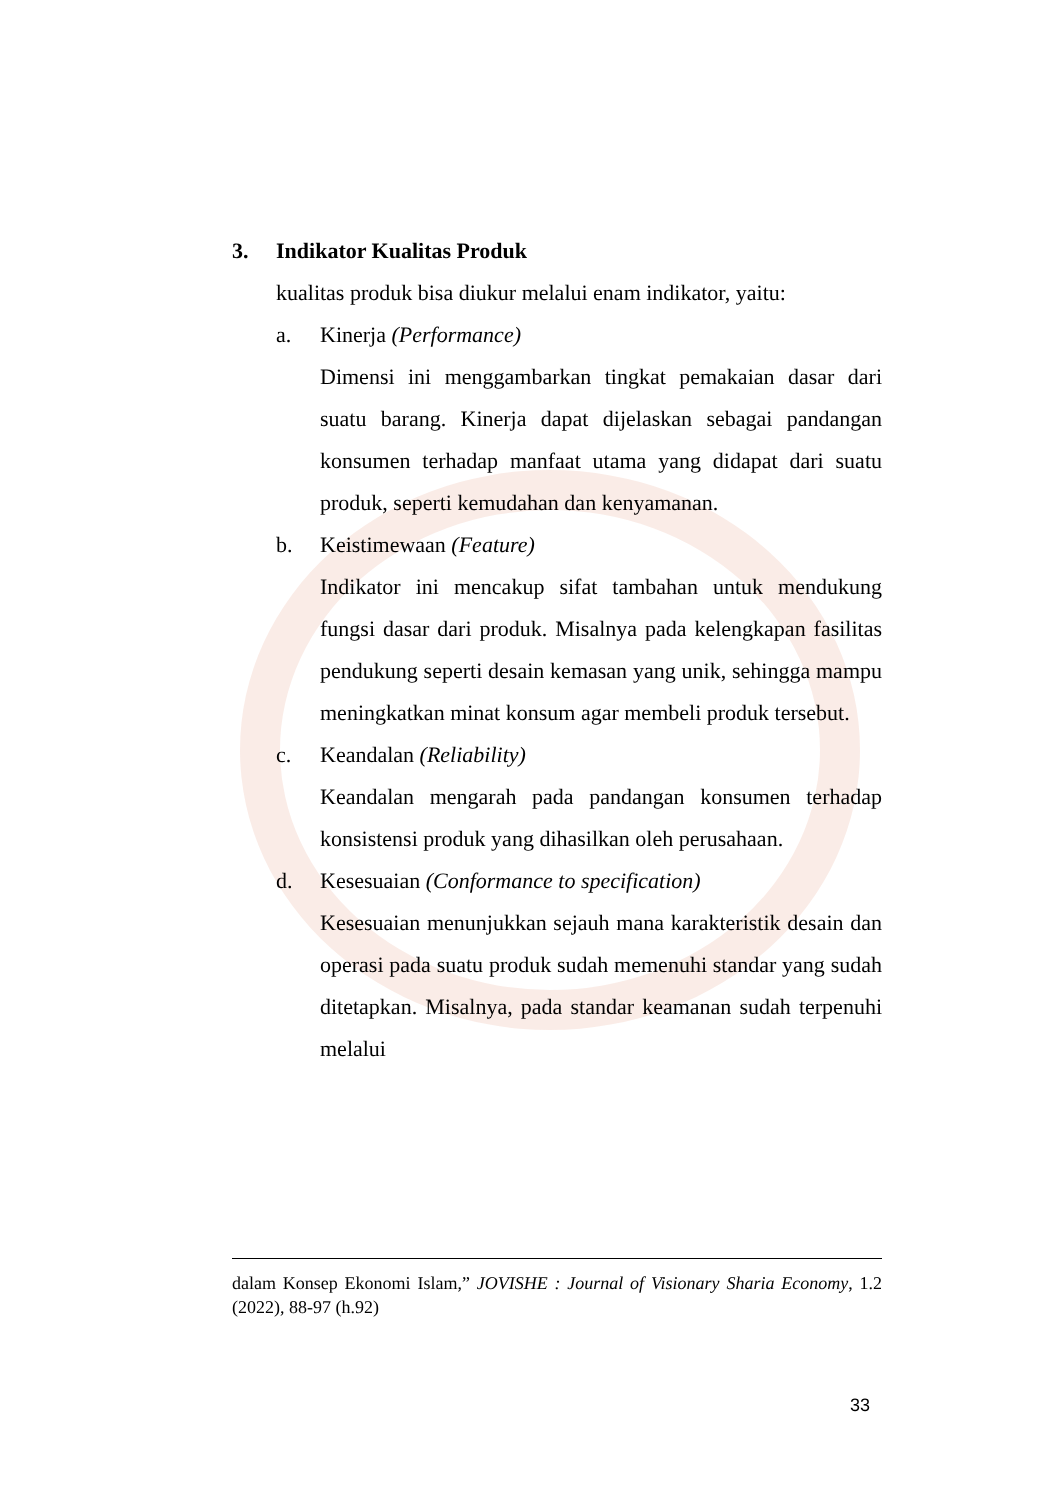3. Indikator Kualitas Produk
kualitas produk bisa diukur melalui enam indikator, yaitu:
a. Kinerja (Performance)
Dimensi ini menggambarkan tingkat pemakaian dasar dari suatu barang. Kinerja dapat dijelaskan sebagai pandangan konsumen terhadap manfaat utama yang didapat dari suatu produk, seperti kemudahan dan kenyamanan.
b. Keistimewaan (Feature)
Indikator ini mencakup sifat tambahan untuk mendukung fungsi dasar dari produk. Misalnya pada kelengkapan fasilitas pendukung seperti desain kemasan yang unik, sehingga mampu meningkatkan minat konsum agar membeli produk tersebut.
c. Keandalan (Reliability)
Keandalan mengarah pada pandangan konsumen terhadap konsistensi produk yang dihasilkan oleh perusahaan.
d. Kesesuaian (Conformance to specification)
Kesesuaian menunjukkan sejauh mana karakteristik desain dan operasi pada suatu produk sudah memenuhi standar yang sudah ditetapkan. Misalnya, pada standar keamanan sudah terpenuhi melalui
dalam Konsep Ekonomi Islam,” JOVISHE : Journal of Visionary Sharia Economy, 1.2 (2022), 88-97 (h.92)
33